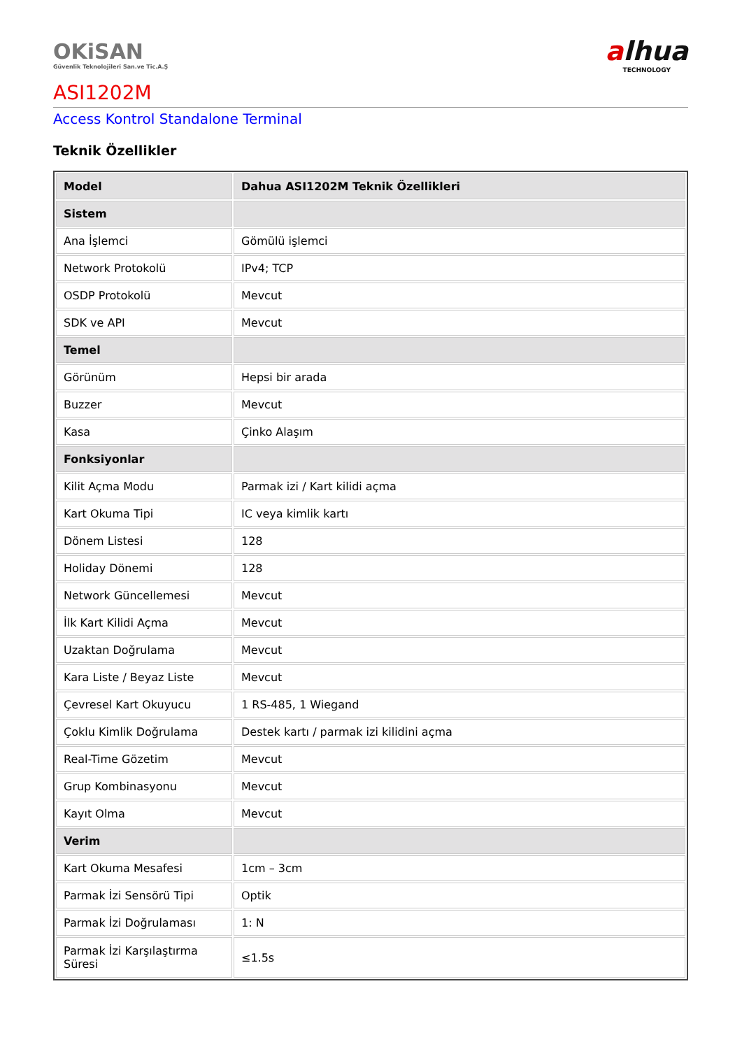OKiSAN
Güvenlik Teknolojileri San.ve Tic.A.Ş
alhua
TECHNOLOGY
ASI1202M
Access Kontrol Standalone Terminal
Teknik Özellikler
| Model | Dahua ASI1202M Teknik Özellikleri |
| --- | --- |
| Sistem | |
| Ana İşlemci | Gömülü işlemci |
| Network Protokolü | IPv4; TCP |
| OSDP Protokolü | Mevcut |
| SDK ve API | Mevcut |
| Temel | |
| Görünüm | Hepsi bir arada |
| Buzzer | Mevcut |
| Kasa | Çinko Alaşım |
| Fonksiyonlar | |
| Kilit Açma Modu | Parmak izi / Kart kilidi açma |
| Kart Okuma Tipi | IC veya kimlik kartı |
| Dönem Listesi | 128 |
| Holiday Dönemi | 128 |
| Network Güncellemesi | Mevcut |
| İlk Kart Kilidi Açma | Mevcut |
| Uzaktan Doğrulama | Mevcut |
| Kara Liste / Beyaz Liste | Mevcut |
| Çevresel Kart Okuyucu | 1 RS-485, 1 Wiegand |
| Çoklu Kimlik Doğrulama | Destek kartı / parmak izi kilidini açma |
| Real-Time Gözetim | Mevcut |
| Grup Kombinasyonu | Mevcut |
| Kayıt Olma | Mevcut |
| Verim | |
| Kart Okuma Mesafesi | 1cm – 3cm |
| Parmak İzi Sensörü Tipi | Optik |
| Parmak İzi Doğrulaması | 1: N |
| Parmak İzi Karşılaştırma Süresi | ≤1.5s |